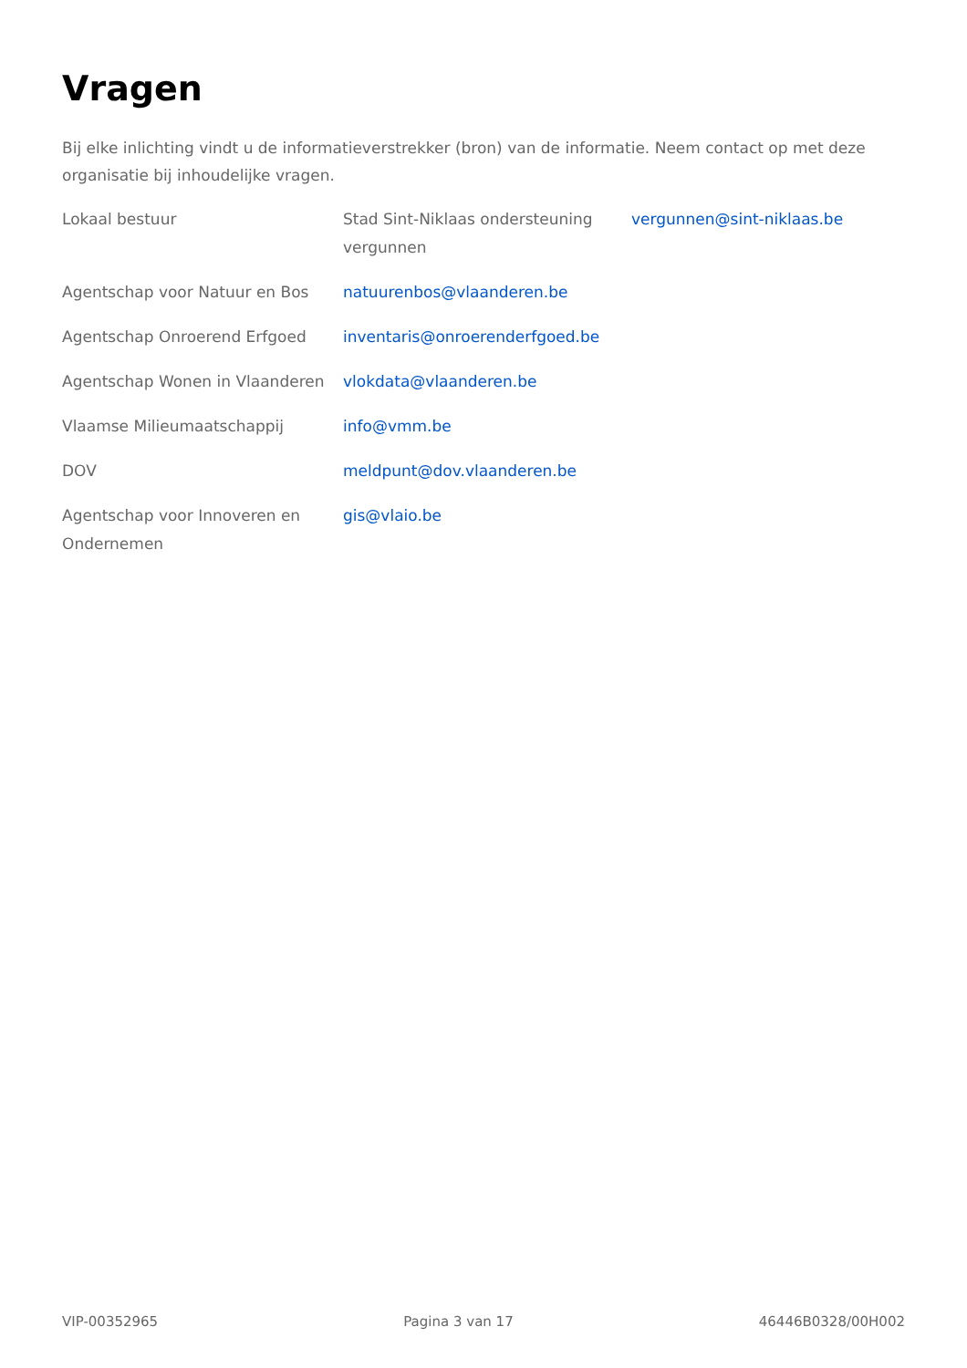Vragen
Bij elke inlichting vindt u de informatieverstrekker (bron) van de informatie. Neem contact op met deze organisatie bij inhoudelijke vragen.
| Lokaal bestuur | Stad Sint-Niklaas ondersteuning vergunnen | vergunnen@sint-niklaas.be |
| Agentschap voor Natuur en Bos | natuurenbos@vlaanderen.be | |
| Agentschap Onroerend Erfgoed | inventaris@onroerenderfgoed.be | |
| Agentschap Wonen in Vlaanderen | vlokdata@vlaanderen.be | |
| Vlaamse Milieumaatschappij | info@vmm.be | |
| DOV | meldpunt@dov.vlaanderen.be | |
| Agentschap voor Innoveren en Ondernemen | gis@vlaio.be | |
VIP-00352965 Pagina 3 van 17 46446B0328/00H002